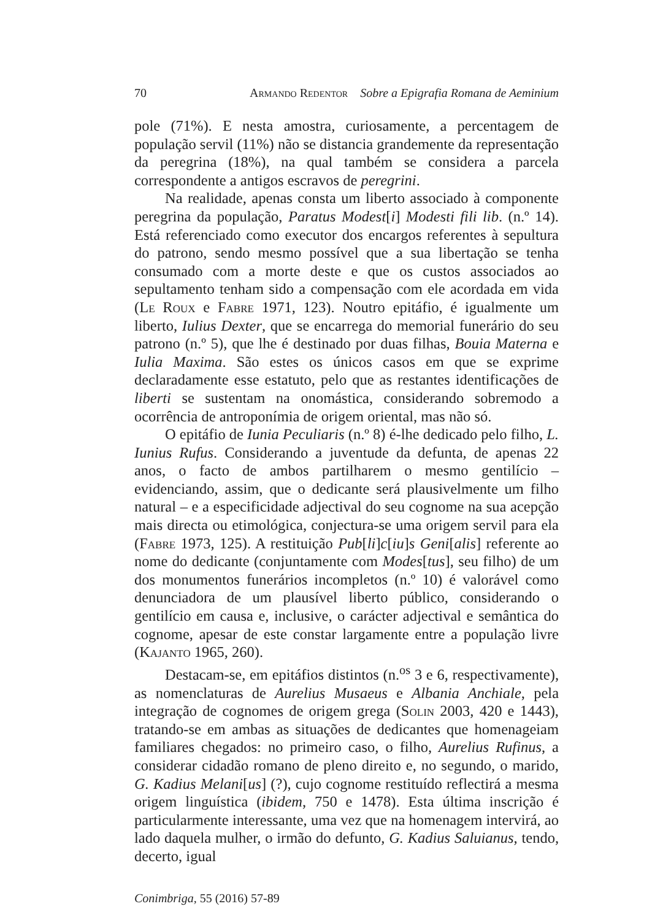70 Armando Redentor Sobre a Epigrafia Romana de Aeminium
pole (71%). E nesta amostra, curiosamente, a percentagem de população servil (11%) não se distancia grandemente da representação da peregrina (18%), na qual também se considera a parcela correspondente a antigos escravos de peregrini.
Na realidade, apenas consta um liberto associado à componente peregrina da população, Paratus Modest[i] Modesti fili lib. (n.º 14). Está referenciado como executor dos encargos referentes à sepultura do patrono, sendo mesmo possível que a sua libertação se tenha consumado com a morte deste e que os custos associados ao sepultamento tenham sido a compensação com ele acordada em vida (Le Roux e Fabre 1971, 123). Noutro epitáfio, é igualmente um liberto, Iulius Dexter, que se encarrega do memorial funerário do seu patrono (n.º 5), que lhe é destinado por duas filhas, Bouia Materna e Iulia Maxima. São estes os únicos casos em que se exprime declaradamente esse estatuto, pelo que as restantes identificações de liberti se sustentam na onomástica, considerando sobremodo a ocorrência de antroponímia de origem oriental, mas não só.
O epitáfio de Iunia Peculiaris (n.º 8) é-lhe dedicado pelo filho, L. Iunius Rufus. Considerando a juventude da defunta, de apenas 22 anos, o facto de ambos partilharem o mesmo gentilício – evidenciando, assim, que o dedicante será plausivelmente um filho natural – e a especificidade adjectival do seu cognome na sua acepção mais directa ou etimológica, conjectura-se uma origem servil para ela (Fabre 1973, 125). A restituição Pub[li]c[iu]s Geni[alis] referente ao nome do dedicante (conjuntamente com Modes[tus], seu filho) de um dos monumentos funerários incompletos (n.º 10) é valorável como denunciadora de um plausível liberto público, considerando o gentilício em causa e, inclusive, o carácter adjectival e semântica do cognome, apesar de este constar largamente entre a população livre (Kajanto 1965, 260).
Destacam-se, em epitáfios distintos (n.<sup>os</sup> 3 e 6, respectivamente), as nomenclaturas de Aurelius Musaeus e Albania Anchiale, pela integração de cognomes de origem grega (Solin 2003, 420 e 1443), tratando-se em ambas as situações de dedicantes que homenageiam familiares chegados: no primeiro caso, o filho, Aurelius Rufinus, a considerar cidadão romano de pleno direito e, no segundo, o marido, G. Kadius Melani[us] (?), cujo cognome restituído reflectirá a mesma origem linguística (ibidem, 750 e 1478). Esta última inscrição é particularmente interessante, uma vez que na homenagem intervirá, ao lado daquela mulher, o irmão do defunto, G. Kadius Saluianus, tendo, decerto, igual
Conimbriga, 55 (2016) 57-89